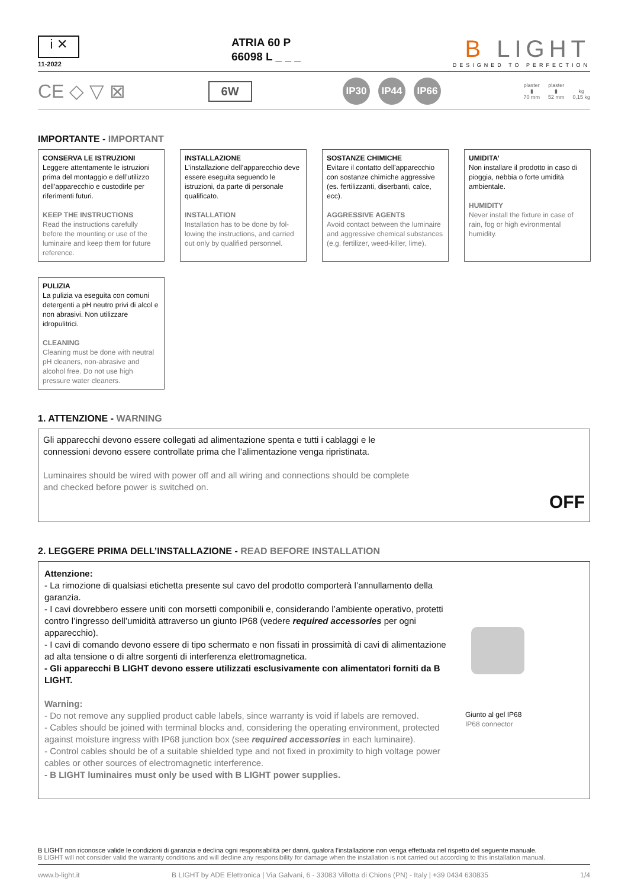i ✕
11-2022
ATRIA 60 P
66098 L _ _ _
B LIGHT
DESIGNED TO PERFECTION
CE ◇ ▽ ⊠
6W
IP30 IP44 IP66
plaster
▮
70 mm
plaster
▮
52 mm
kg
0,15 kg
IMPORTANTE - IMPORTANT
CONSERVA LE ISTRUZIONI
Leggere attentamente le istruzioni prima del montaggio e dell’utilizzo dell’apparecchio e custodirle per riferimenti futuri.
KEEP THE INSTRUCTIONS
Read the instructions carefully before the mounting or use of the luminaire and keep them for future reference.
INSTALLAZIONE
L’installazione dell’apparecchio deve essere eseguita seguendo le istruzioni, da parte di personale qualificato.
INSTALLATION
Installation has to be done by fol-lowing the instructions, and carried out only by qualified personnel.
SOSTANZE CHIMICHE
Evitare il contatto dell’apparecchio con sostanze chimiche aggressive (es. fertilizzanti, diserbanti, calce, ecc).
AGGRESSIVE AGENTS
Avoid contact between the luminaire and aggressive chemical substances (e.g. fertilizer, weed-killer, lime).
UMIDITA’
Non installare il prodotto in caso di pioggia, nebbia o forte umidità ambientale.
HUMIDITY
Never install the fixture in case of rain, fog or high evironmental humidity.
PULIZIA
La pulizia va eseguita con comuni detergenti a pH neutro privi di alcol e non abrasivi. Non utilizzare idropulitrici.
CLEANING
Cleaning must be done with neutral pH cleaners, non-abrasive and alcohol free. Do not use high pressure water cleaners.
1. ATTENZIONE - WARNING
Gli apparecchi devono essere collegati ad alimentazione spenta e tutti i cablaggi e le connessioni devono essere controllate prima che l’alimentazione venga ripristinata.
Luminaires should be wired with power off and all wiring and connections should be complete and checked before power is switched on.
OFF
2. LEGGERE PRIMA DELL’INSTALLAZIONE - READ BEFORE INSTALLATION
Attenzione:
- La rimozione di qualsiasi etichetta presente sul cavo del prodotto comporterà l’annullamento della garanzia.
- I cavi dovrebbero essere uniti con morsetti componibili e, considerando l’ambiente operativo, protetti contro l’ingresso dell’umidità attraverso un giunto IP68 (vedere required accessories per ogni apparecchio).
- I cavi di comando devono essere di tipo schermato e non fissati in prossimità di cavi di alimentazione ad alta tensione o di altre sorgenti di interferenza elettromagnetica.
- Gli apparecchi B LIGHT devono essere utilizzati esclusivamente con alimentatori forniti da B LIGHT.
Warning:
- Do not remove any supplied product cable labels, since warranty is void if labels are removed.
- Cables should be joined with terminal blocks and, considering the operating environment, protected against moisture ingress with IP68 junction box (see required accessories in each luminaire).
- Control cables should be of a suitable shielded type and not fixed in proximity to high voltage power cables or other sources of electromagnetic interference.
- B LIGHT luminaires must only be used with B LIGHT power supplies.
Giunto al gel IP68
IP68 connector
B LIGHT non riconosce valide le condizioni di garanzia e declina ogni responsabilità per danni, qualora l’installazione non venga effettuata nel rispetto del seguente manuale.
B LIGHT will not consider valid the warranty conditions and will decline any responsibility for damage when the installation is not carried out according to this installation manual.
www.b-light.it B LIGHT by ADE Elettronica | Via Galvani, 6 - 33083 Villotta di Chions (PN) - Italy | +39 0434 630835 1/4